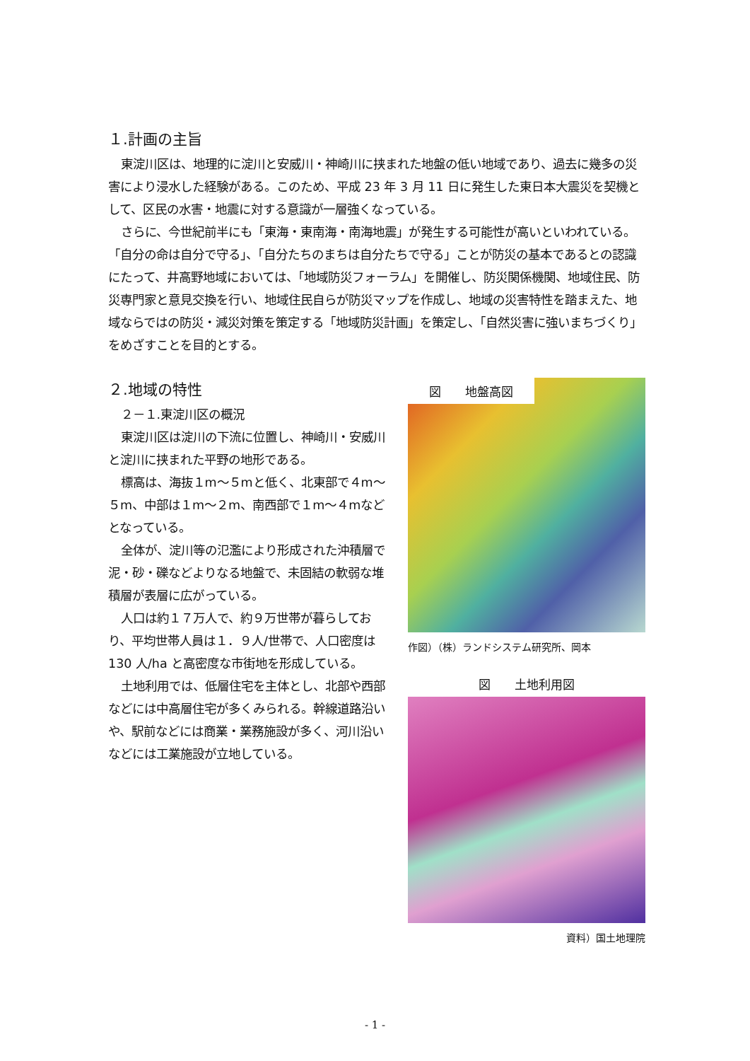１.計画の主旨
東淀川区は、地理的に淀川と安威川・神崎川に挟まれた地盤の低い地域であり、過去に幾多の災害により浸水した経験がある。このため、平成 23 年 3 月 11 日に発生した東日本大震災を契機として、区民の水害・地震に対する意識が一層強くなっている。
さらに、今世紀前半にも「東海・東南海・南海地震」が発生する可能性が高いといわれている。「自分の命は自分で守る」、「自分たちのまちは自分たちで守る」ことが防災の基本であるとの認識にたって、井高野地域においては、「地域防災フォーラム」を開催し、防災関係機関、地域住民、防災専門家と意見交換を行い、地域住民自らが防災マップを作成し、地域の災害特性を踏まえた、地域ならではの防災・減災対策を策定する「地域防災計画」を策定し、「自然災害に強いまちづくり」をめざすことを目的とする。
２.地域の特性
２－１.東淀川区の概況
東淀川区は淀川の下流に位置し、神崎川・安威川と淀川に挟まれた平野の地形である。
標高は、海抜１m～５mと低く、北東部で４m～５m、中部は１m～２m、南西部で１m～４mなどとなっている。
全体が、淀川等の氾濫により形成された沖積層で泥・砂・礫などよりなる地盤で、未固結の軟弱な堆積層が表層に広がっている。
人口は約１７万人で、約９万世帯が暮らしており、平均世帯人員は１．９人/世帯で、人口密度は 130 人/ha と高密度な市街地を形成している。
土地利用では、低層住宅を主体とし、北部や西部などには中高層住宅が多くみられる。幹線道路沿いや、駅前などには商業・業務施設が多く、河川沿いなどには工業施設が立地している。
図　　地盤高図
作図）（株）ランドシステム研究所、岡本
図　　土地利用図
資料）国土地理院
- 1 -